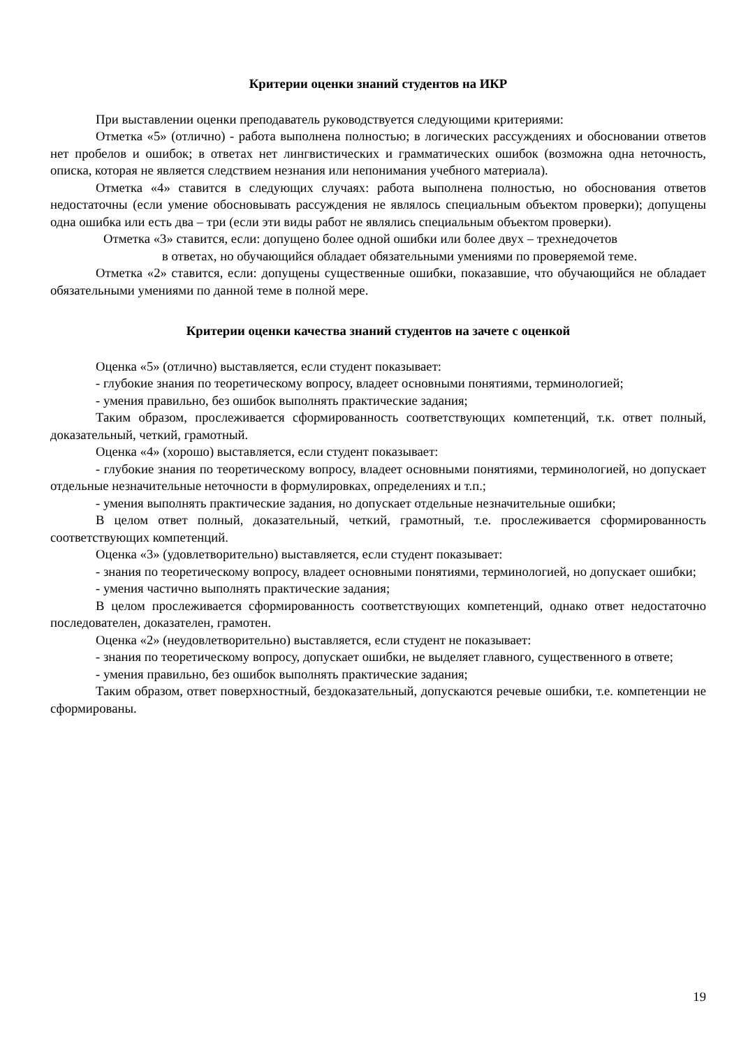Критерии оценки знаний студентов на ИКР
При выставлении оценки преподаватель руководствуется следующими критериями:
Отметка «5» (отлично) - работа выполнена полностью; в логических рассуждениях и обосновании ответов нет пробелов и ошибок; в ответах нет лингвистических и грамматических ошибок (возможна одна неточность, описка, которая не является следствием незнания или непонимания учебного материала).
Отметка «4» ставится в следующих случаях: работа выполнена полностью, но обоснования ответов недостаточны (если умение обосновывать рассуждения не являлось специальным объектом проверки); допущены одна ошибка или есть два – три (если эти виды работ не являлись специальным объектом проверки).
Отметка «3» ставится, если: допущено более одной ошибки или более двух – трехнедочетов
в ответах, но обучающийся обладает обязательными умениями по проверяемой теме.
Отметка «2» ставится, если: допущены существенные ошибки, показавшие, что обучающийся не обладает обязательными умениями по данной теме в полной мере.
Критерии оценки качества знаний студентов на зачете с оценкой
Оценка «5» (отлично) выставляется, если студент показывает:
- глубокие знания по теоретическому вопросу, владеет основными понятиями, терминологией;
- умения правильно, без ошибок выполнять практические задания;
Таким образом, прослеживается сформированность соответствующих компетенций, т.к. ответ полный, доказательный, четкий, грамотный.
Оценка «4» (хорошо) выставляется, если студент показывает:
- глубокие знания по теоретическому вопросу, владеет основными понятиями, терминологией, но допускает отдельные незначительные неточности в формулировках, определениях и т.п.;
- умения выполнять практические задания, но допускает отдельные незначительные ошибки;
В целом ответ полный, доказательный, четкий, грамотный, т.е. прослеживается сформированность соответствующих компетенций.
Оценка «3» (удовлетворительно) выставляется, если студент показывает:
- знания по теоретическому вопросу, владеет основными понятиями, терминологией, но допускает ошибки;
- умения частично выполнять практические задания;
В целом прослеживается сформированность соответствующих компетенций, однако ответ недостаточно последователен, доказателен, грамотен.
Оценка «2» (неудовлетворительно) выставляется, если студент не показывает:
- знания по теоретическому вопросу, допускает ошибки, не выделяет главного, существенного в ответе;
- умения правильно, без ошибок выполнять практические задания;
Таким образом, ответ поверхностный, бездоказательный, допускаются речевые ошибки, т.е. компетенции не сформированы.
19